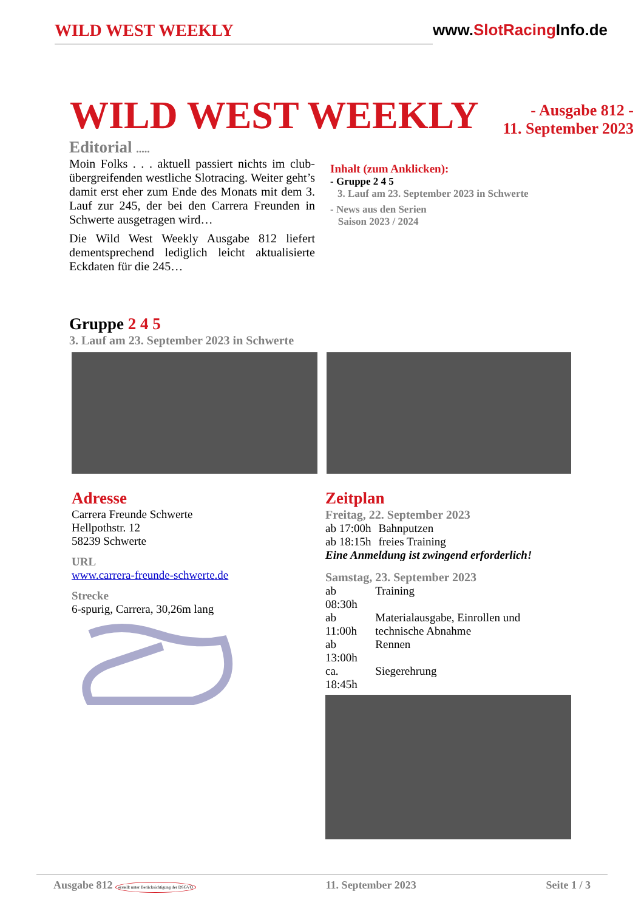WILD WEST WEEKLY www.SlotRacing Info.de
WILD WEST WEEKLY
- Ausgabe 812 -
11. September 2023
Editorial .....
Moin Folks . . . aktuell passiert nichts im club­übergreifenden westliche Slotracing. Weiter geht’s damit erst eher zum Ende des Monats mit dem 3. Lauf zur 245, der bei den Carrera Freun­den in Schwerte ausgetragen wird…
Die Wild West Weekly Ausgabe 812 liefert dementsprechend lediglich leicht aktualisierte Eckdaten für die 245…
Inhalt (zum Anklicken):
- Gruppe 2 4 5
3. Lauf am 23. September 2023 in Schwerte
- News aus den Serien
Saison 2023 / 2024
Gruppe 2 4 5
3. Lauf am 23. September 2023 in Schwerte
Adresse
Carrera Freunde Schwerte
Hellpothstr. 12
58239 Schwerte
URL
www.carrera-freunde-schwerte.de
Strecke
6-spurig, Carrera, 30,26m lang
Zeitplan
Freitag, 22. September 2023
| ab 17:00h | Bahnputzen |
| ab 18:15h | freies Training |
Eine Anmeldung ist zwingend erforderlich!
Samstag, 23. September 2023
| ab 08:30h | Training |
| ab 11:00h | Materialausgabe, Einrollen und technische Abnahme |
| ab 13:00h | Rennen |
| ca. 18:45h | Siegerehrung |
Ausgabe 812 erstellt unter Berücksichtigung der DSGVO 11. September 2023 Seite 1 / 3